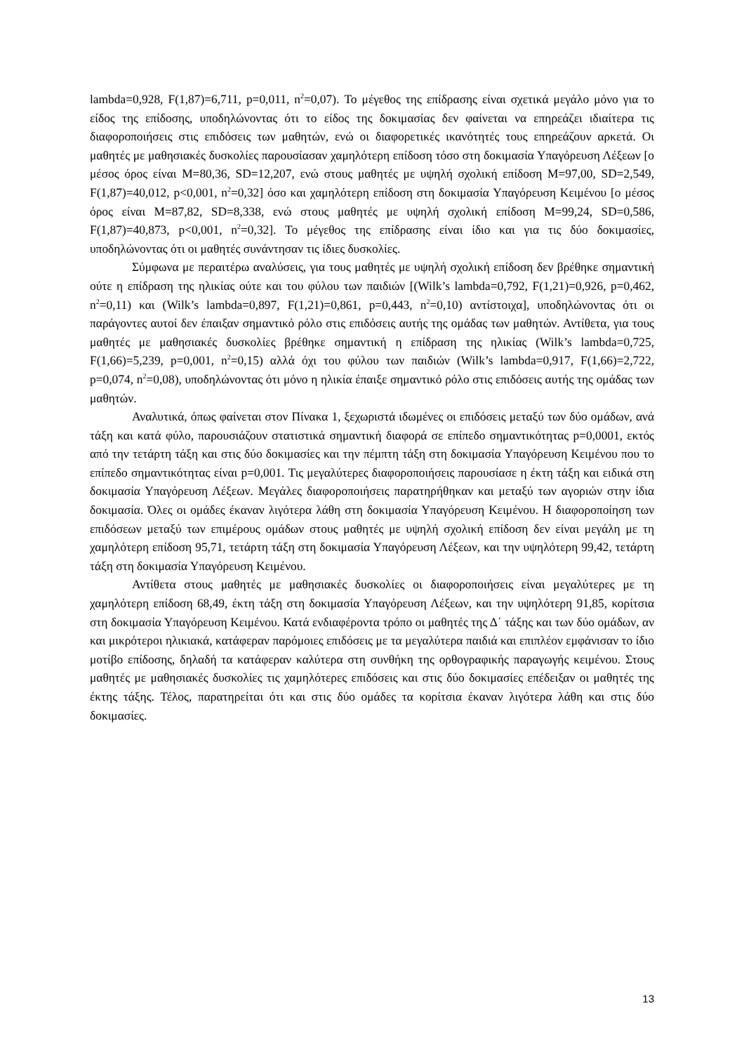lambda=0,928, F(1,87)=6,711, p=0,011, n<sup>2</sup>=0,07). Το μέγεθος της επίδρασης είναι σχετικά μεγάλο μόνο για το είδος της επίδοσης, υποδηλώνοντας ότι το είδος της δοκιμασίας δεν φαίνεται να επηρεάζει ιδιαίτερα τις διαφοροποιήσεις στις επιδόσεις των μαθητών, ενώ οι διαφορετικές ικανότητές τους επηρεάζουν αρκετά. Οι μαθητές με μαθησιακές δυσκολίες παρουσίασαν χαμηλότερη επίδοση τόσο στη δοκιμασία Υπαγόρευση Λέξεων [ο μέσος όρος είναι Μ=80,36, SD=12,207, ενώ στους μαθητές με υψηλή σχολική επίδοση Μ=97,00, SD=2,549, F(1,87)=40,012, p<0,001, n<sup>2</sup>=0,32] όσο και χαμηλότερη επίδοση στη δοκιμασία Υπαγόρευση Κειμένου [ο μέσος όρος είναι Μ=87,82, SD=8,338, ενώ στους μαθητές με υψηλή σχολική επίδοση Μ=99,24, SD=0,586, F(1,87)=40,873, p<0,001, n<sup>2</sup>=0,32]. Το μέγεθος της επίδρασης είναι ίδιο και για τις δύο δοκιμασίες, υποδηλώνοντας ότι οι μαθητές συνάντησαν τις ίδιες δυσκολίες.
Σύμφωνα με περαιτέρω αναλύσεις, για τους μαθητές με υψηλή σχολική επίδοση δεν βρέθηκε σημαντική ούτε η επίδραση της ηλικίας ούτε και του φύλου των παιδιών [(Wilk’s lambda=0,792, F(1,21)=0,926, p=0,462, n<sup>2</sup>=0,11) και (Wilk’s lambda=0,897, F(1,21)=0,861, p=0,443, n<sup>2</sup>=0,10) αντίστοιχα], υποδηλώνοντας ότι οι παράγοντες αυτοί δεν έπαιξαν σημαντικό ρόλο στις επιδόσεις αυτής της ομάδας των μαθητών. Αντίθετα, για τους μαθητές με μαθησιακές δυσκολίες βρέθηκε σημαντική η επίδραση της ηλικίας (Wilk’s lambda=0,725, F(1,66)=5,239, p=0,001, n<sup>2</sup>=0,15) αλλά όχι του φύλου των παιδιών (Wilk’s lambda=0,917, F(1,66)=2,722, p=0,074, n<sup>2</sup>=0,08), υποδηλώνοντας ότι μόνο η ηλικία έπαιξε σημαντικό ρόλο στις επιδόσεις αυτής της ομάδας των μαθητών.
Αναλυτικά, όπως φαίνεται στον Πίνακα 1, ξεχωριστά ιδωμένες οι επιδόσεις μεταξύ των δύο ομάδων, ανά τάξη και κατά φύλο, παρουσιάζουν στατιστικά σημαντική διαφορά σε επίπεδο σημαντικότητας p=0,0001, εκτός από την τετάρτη τάξη και στις δύο δοκιμασίες και την πέμπτη τάξη στη δοκιμασία Υπαγόρευση Κειμένου που το επίπεδο σημαντικότητας είναι p=0,001. Τις μεγαλύτερες διαφοροποιήσεις παρουσίασε η έκτη τάξη και ειδικά στη δοκιμασία Υπαγόρευση Λέξεων. Μεγάλες διαφοροποιήσεις παρατηρήθηκαν και μεταξύ των αγοριών στην ίδια δοκιμασία. Όλες οι ομάδες έκαναν λιγότερα λάθη στη δοκιμασία Υπαγόρευση Κειμένου. Η διαφοροποίηση των επιδόσεων μεταξύ των επιμέρους ομάδων στους μαθητές με υψηλή σχολική επίδοση δεν είναι μεγάλη με τη χαμηλότερη επίδοση 95,71, τετάρτη τάξη στη δοκιμασία Υπαγόρευση Λέξεων, και την υψηλότερη 99,42, τετάρτη τάξη στη δοκιμασία Υπαγόρευση Κειμένου.
Αντίθετα στους μαθητές με μαθησιακές δυσκολίες οι διαφοροποιήσεις είναι μεγαλύτερες με τη χαμηλότερη επίδοση 68,49, έκτη τάξη στη δοκιμασία Υπαγόρευση Λέξεων, και την υψηλότερη 91,85, κορίτσια στη δοκιμασία Υπαγόρευση Κειμένου. Κατά ενδιαφέροντα τρόπο οι μαθητές της Δ΄ τάξης και των δύο ομάδων, αν και μικρότεροι ηλικιακά, κατάφεραν παρόμοιες επιδόσεις με τα μεγαλύτερα παιδιά και επιπλέον εμφάνισαν το ίδιο μοτίβο επίδοσης, δηλαδή τα κατάφεραν καλύτερα στη συνθήκη της ορθογραφικής παραγωγής κειμένου. Στους μαθητές με μαθησιακές δυσκολίες τις χαμηλότερες επιδόσεις και στις δύο δοκιμασίες επέδειξαν οι μαθητές της έκτης τάξης. Τέλος, παρατηρείται ότι και στις δύο ομάδες τα κορίτσια έκαναν λιγότερα λάθη και στις δύο δοκιμασίες.
13